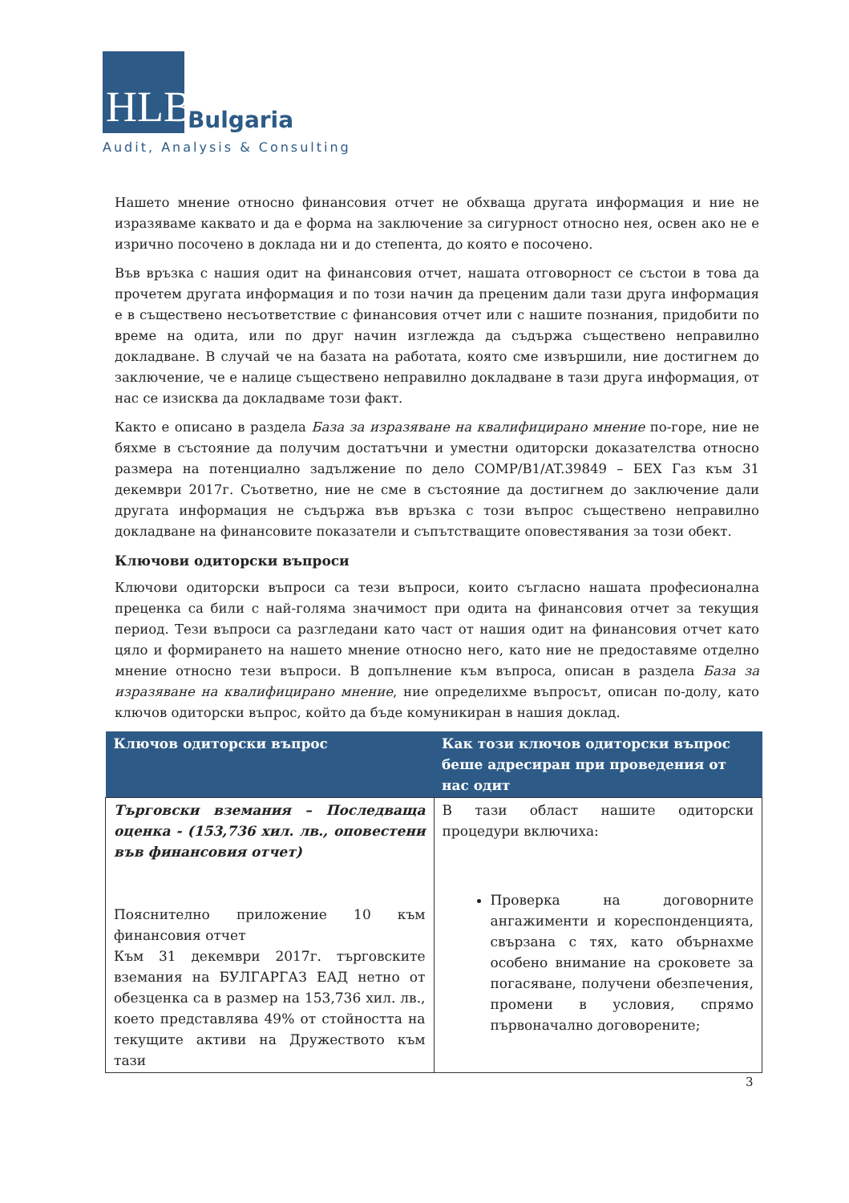HLB Bulgaria
Audit, Analysis & Consulting
Нашето мнение относно финансовия отчет не обхваща другата информация и ние не изразяваме каквато и да е форма на заключение за сигурност относно нея, освен ако не е изрично посочено в доклада ни и до степента, до която е посочено.
Във връзка с нашия одит на финансовия отчет, нашата отговорност се състои в това да прочетем другата информация и по този начин да преценим дали тази друга информация е в съществено несъответствие с финансовия отчет или с нашите познания, придобити по време на одита, или по друг начин изглежда да съдържа съществено неправилно докладване. В случай че на базата на работата, която сме извършили, ние достигнем до заключение, че е налице съществено неправилно докладване в тази друга информация, от нас се изисква да докладваме този факт.
Както е описано в раздела База за изразяване на квалифицирано мнение по-горе, ние не бяхме в състояние да получим достатъчни и уместни одиторски доказателства относно размера на потенциално задължение по дело COMP/B1/AT.39849 – БЕХ Газ към 31 декември 2017г. Съответно, ние не сме в състояние да достигнем до заключение дали другата информация не съдържа във връзка с този въпрос съществено неправилно докладване на финансовите показатели и съпътстващите оповестявания за този обект.
Ключови одиторски въпроси
Ключови одиторски въпроси са тези въпроси, които съгласно нашата професионална преценка са били с най-голяма значимост при одита на финансовия отчет за текущия период. Тези въпроси са разгледани като част от нашия одит на финансовия отчет като цяло и формирането на нашето мнение относно него, като ние не предоставяме отделно мнение относно тези въпроси. В допълнение към въпроса, описан в раздела База за изразяване на квалифицирано мнение, ние определихме въпросът, описан по-долу, като ключов одиторски въпрос, който да бъде комуникиран в нашия доклад.
| Ключов одиторски въпрос | Как този ключов одиторски въпрос беше адресиран при проведения от нас одит |
| --- | --- |
| Търговски вземания – Последваща оценка - (153,736 хил. лв., оповестени във финансовия отчет) Пояснително приложение 10 към финансовия отчет Към 31 декември 2017г. търговските вземания на БУЛГАРГАЗ ЕАД нетно от обезценка са в размер на 153,736 хил. лв., което представлява 49% от стойността на текущите активи на Дружеството към тази | В тази област нашите одиторски процедури включиха: Проверка на договорните ангажименти и кореспонденцията, свързана с тях, като обърнахме особено внимание на сроковете за погасяване, получени обезпечения, промени в условия, спрямо първоначално договорените; |
3